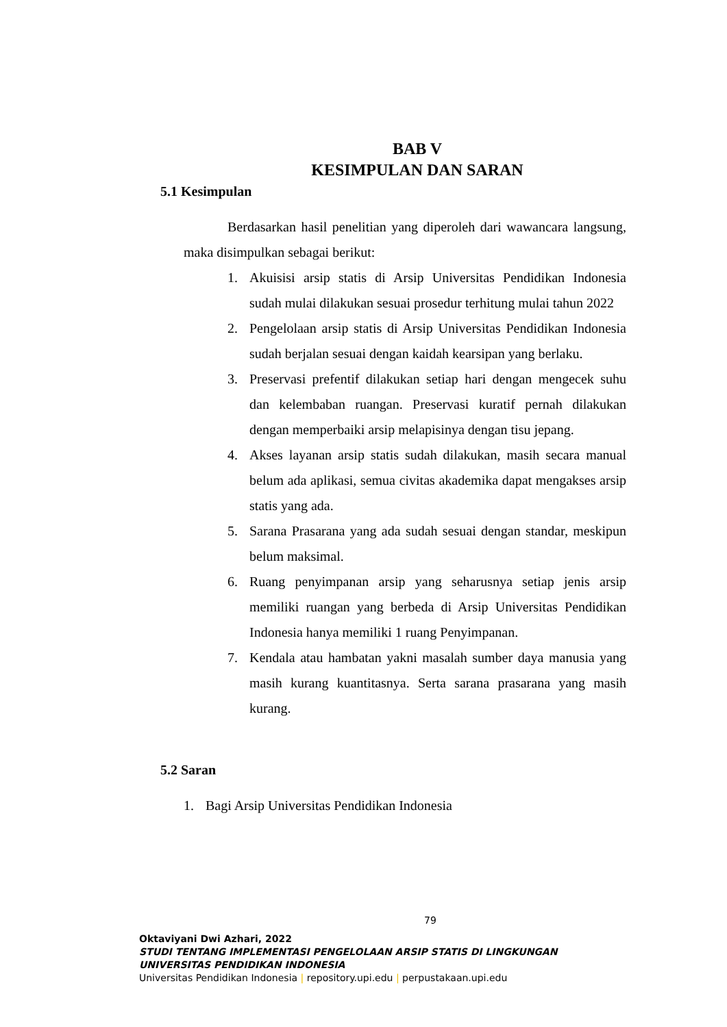BAB V
KESIMPULAN DAN SARAN
5.1 Kesimpulan
Berdasarkan hasil penelitian yang diperoleh dari wawancara langsung, maka disimpulkan sebagai berikut:
1. Akuisisi arsip statis di Arsip Universitas Pendidikan Indonesia sudah mulai dilakukan sesuai prosedur terhitung mulai tahun 2022
2. Pengelolaan arsip statis di Arsip Universitas Pendidikan Indonesia sudah berjalan sesuai dengan kaidah kearsipan yang berlaku.
3. Preservasi prefentif dilakukan setiap hari dengan mengecek suhu dan kelembaban ruangan. Preservasi kuratif pernah dilakukan dengan memperbaiki arsip melapisinya dengan tisu jepang.
4. Akses layanan arsip statis sudah dilakukan, masih secara manual belum ada aplikasi, semua civitas akademika dapat mengakses arsip statis yang ada.
5. Sarana Prasarana yang ada sudah sesuai dengan standar, meskipun belum maksimal.
6. Ruang penyimpanan arsip yang seharusnya setiap jenis arsip memiliki ruangan yang berbeda di Arsip Universitas Pendidikan Indonesia hanya memiliki 1 ruang Penyimpanan.
7. Kendala atau hambatan yakni masalah sumber daya manusia yang masih kurang kuantitasnya. Serta sarana prasarana yang masih kurang.
5.2 Saran
1. Bagi Arsip Universitas Pendidikan Indonesia
79
Oktaviyani Dwi Azhari, 2022
STUDI TENTANG IMPLEMENTASI PENGELOLAAN ARSIP STATIS DI LINGKUNGAN UNIVERSITAS PENDIDIKAN INDONESIA
Universitas Pendidikan Indonesia | repository.upi.edu | perpustakaan.upi.edu